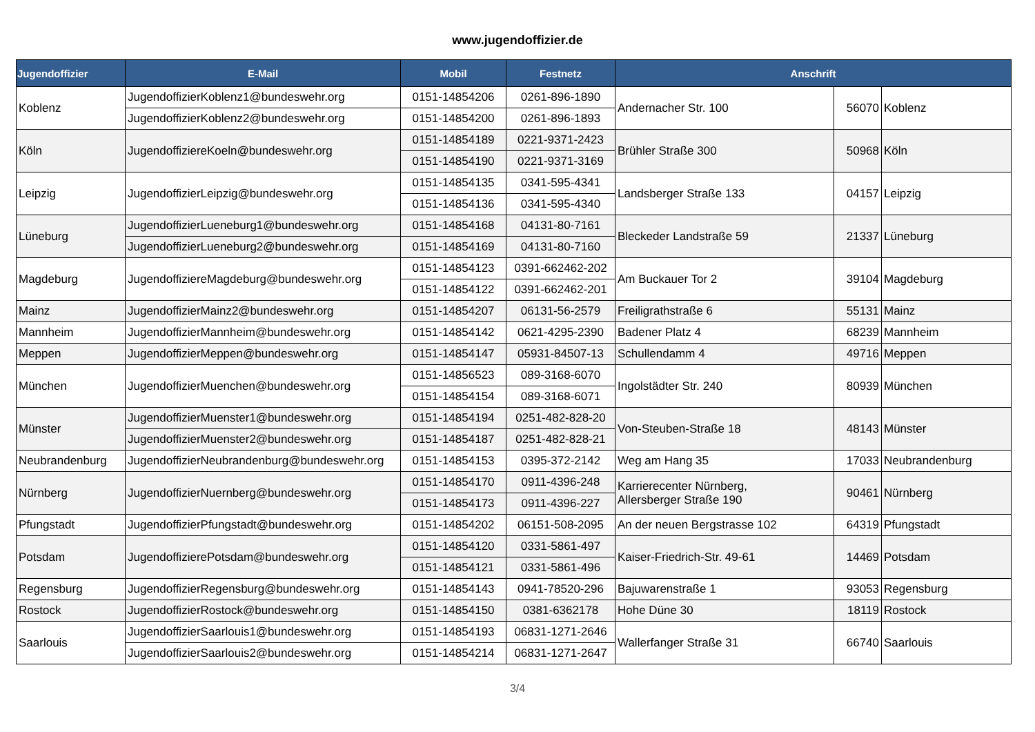www.jugendoffizier.de
| Jugendoffizier | E-Mail | Mobil | Festnetz | Anschrift | | |
| --- | --- | --- | --- | --- | --- | --- |
| Koblenz | JugendoffizierKoblenz1@bundeswehr.org | 0151-14854206 | 0261-896-1890 | Andernacher Str. 100 | 56070 | Koblenz |
| | JugendoffizierKoblenz2@bundeswehr.org | 0151-14854200 | 0261-896-1893 | | | |
| Köln | JugendoffiziereKoeln@bundeswehr.org | 0151-14854189 | 0221-9371-2423 | Brühler Straße 300 | 50968 | Köln |
| | | 0151-14854190 | 0221-9371-3169 | | | |
| Leipzig | JugendoffizierLeipzig@bundeswehr.org | 0151-14854135 | 0341-595-4341 | Landsberger Straße 133 | 04157 | Leipzig |
| | | 0151-14854136 | 0341-595-4340 | | | |
| Lüneburg | JugendoffizierLueneburg1@bundeswehr.org | 0151-14854168 | 04131-80-7161 | Bleckeder Landstraße 59 | 21337 | Lüneburg |
| | JugendoffizierLueneburg2@bundeswehr.org | 0151-14854169 | 04131-80-7160 | | | |
| Magdeburg | JugendoffiziereMagdeburg@bundeswehr.org | 0151-14854123 | 0391-662462-202 | Am Buckauer Tor 2 | 39104 | Magdeburg |
| | | 0151-14854122 | 0391-662462-201 | | | |
| Mainz | JugendoffizierMainz2@bundeswehr.org | 0151-14854207 | 06131-56-2579 | Freiligrathstraße 6 | 55131 | Mainz |
| Mannheim | JugendoffizierMannheim@bundeswehr.org | 0151-14854142 | 0621-4295-2390 | Badener Platz 4 | 68239 | Mannheim |
| Meppen | JugendoffizierMeppen@bundeswehr.org | 0151-14854147 | 05931-84507-13 | Schullendamm 4 | 49716 | Meppen |
| München | JugendoffizierMuenchen@bundeswehr.org | 0151-14856523 | 089-3168-6070 | Ingolstädter Str. 240 | 80939 | München |
| | | 0151-14854154 | 089-3168-6071 | | | |
| Münster | JugendoffizierMuenster1@bundeswehr.org | 0151-14854194 | 0251-482-828-20 | Von-Steuben-Straße 18 | 48143 | Münster |
| | JugendoffizierMuenster2@bundeswehr.org | 0151-14854187 | 0251-482-828-21 | | | |
| Neubrandenburg | JugendoffizierNeubrandenburg@bundeswehr.org | 0151-14854153 | 0395-372-2142 | Weg am Hang 35 | 17033 | Neubrandenburg |
| Nürnberg | JugendoffizierNuernberg@bundeswehr.org | 0151-14854170 | 0911-4396-248 | Karrierecenter Nürnberg, Allersberger Straße 190 | 90461 | Nürnberg |
| | | 0151-14854173 | 0911-4396-227 | | | |
| Pfungstadt | JugendoffizierPfungstadt@bundeswehr.org | 0151-14854202 | 06151-508-2095 | An der neuen Bergstrasse 102 | 64319 | Pfungstadt |
| Potsdam | JugendoffizierePotsdam@bundeswehr.org | 0151-14854120 | 0331-5861-497 | Kaiser-Friedrich-Str. 49-61 | 14469 | Potsdam |
| | | 0151-14854121 | 0331-5861-496 | | | |
| Regensburg | JugendoffizierRegensburg@bundeswehr.org | 0151-14854143 | 0941-78520-296 | Bajuwarenstraße 1 | 93053 | Regensburg |
| Rostock | JugendoffizierRostock@bundeswehr.org | 0151-14854150 | 0381-6362178 | Hohe Düne 30 | 18119 | Rostock |
| Saarlouis | JugendoffizierSaarlouis1@bundeswehr.org | 0151-14854193 | 06831-1271-2646 | Wallerfanger Straße 31 | 66740 | Saarlouis |
| | JugendoffizierSaarlouis2@bundeswehr.org | 0151-14854214 | 06831-1271-2647 | | | |
3/4